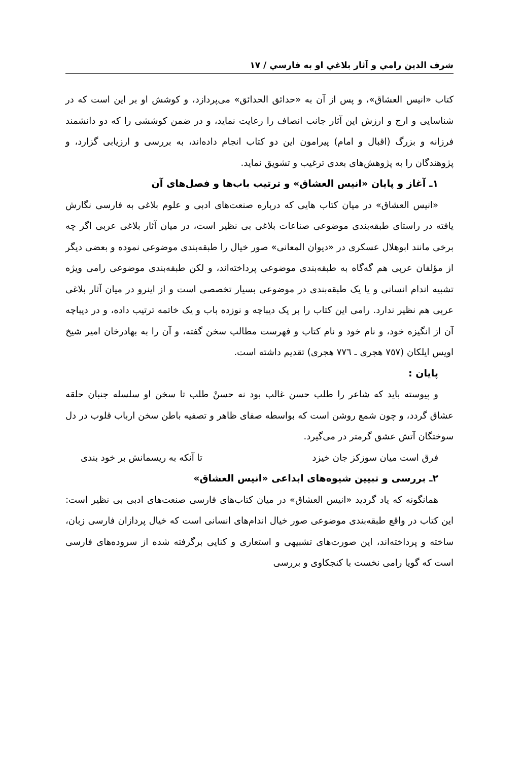شرف الدين رامي و آثار بلاغي او به فارسي / ١٧
کتاب «انیس العشاق»، و پس از آن به «حدائق الحدائق» می‌پردازد، و کوشش او بر این است که در شناسایی و ارج و ارزش این آثار جانب انصاف را رعایت نماید، و در ضمن کوششی را که دو دانشمند فرزانه و بزرگ (اقبال و امام) پیرامون این دو کتاب انجام داده‌اند، به بررسی و ارزیابی گزارد، و پژوهندگان را به پژوهش‌های بعدی ترغیب و تشویق نماید.
١ـ آغاز و پایان «انیس العشاق» و ترتیب باب‌ها و فصل‌های آن
«انیس العشاق» در میان کتاب هایی که درباره صنعت‌های ادبی و علوم بلاغی به فارسی نگارش یافته در راستای طبقه‌بندی موضوعی صناعات بلاغی بی نظیر است، در میان آثار بلاغی عربی اگر چه برخی مانند ابوهلال عسکری در «دیوان المعانی» صور خیال را طبقه‌بندی موضوعی نموده و بعضی دیگر از مؤلفان عربی هم گه‌گاه به طبقه‌بندی موضوعی پرداخته‌اند، و لکن طبقه‌بندی موضوعی رامی ویژه تشبیه اندام انسانی و یا یک طبقه‌بندی در موضوعی بسیار تخصصی است و از اینرو در میان آثار بلاغی عربی هم نظیر ندارد. رامی این کتاب را بر یک دیباچه و نوزده باب و یک خاتمه ترتیب داده، و در دیباچه آن از انگیزه خود، و نام خود و نام کتاب و فهرست مطالب سخن گفته، و آن را به بهادرخان امیر شیخ اویس ایلکان (٧٥٧ هجری ـ ٧٧٦ هجری) تقدیم داشته است.
پایان :
و پیوسته باید که شاعر را طلب حسن غالب بود نه حسنْ طلب تا سخن او سلسله جنبان حلقه عشاق گردد، و چون شمع روشن است که بواسطه صفای ظاهر و تصفیه باطن سخن ارباب قلوب در دل سوختگان آتش عشق گرمتر در می‌گیرد.
فرق است میان سوزکز جان خیزد تا آنکه به ریسمانش بر خود بندی
٢ـ بررسی و تبیین شیوه‌های ابداعی «انیس العشاق»
همانگونه که یاد گردید «انیس العشاق» در میان کتاب‌های فارسی صنعت‌های ادبی بی نظیر است: این کتاب در واقع طبقه‌بندی موضوعی صور خیال اندام‌های انسانی است که خیال پردازان فارسی زبان، ساخته و پرداخته‌اند، این صورت‌های تشبیهی و استعاری و کنایی برگرفته شده از سروده‌های فارسی است که گویا رامی نخست با کنجکاوی و بررسی